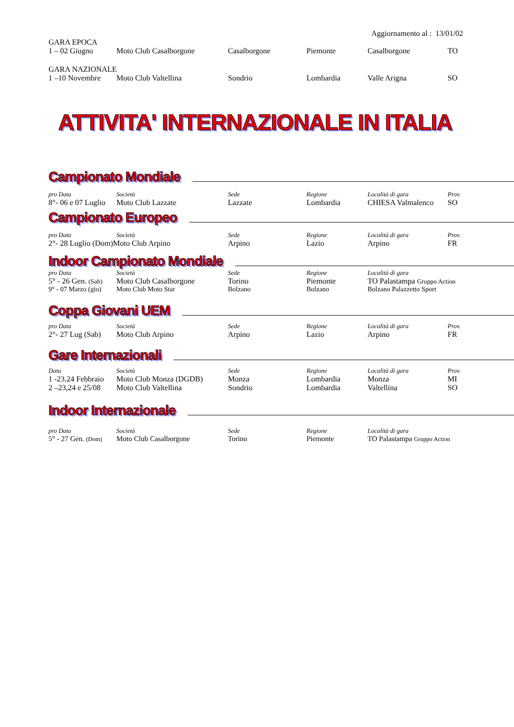Aggiornamento al : 13/01/02
GARA EPOCA
| 1 – 02 Giugno | Moto Club Casalborgone | Casalborgone | Piemonte | Casalborgone | TO |
GARA NAZIONALE
| 1 –10 Novembre | Moto Club Valtellina | Sondrio | Lombardia | Valle Arigna | SO |
ATTIVITA' INTERNAZIONALE IN ITALIA
Campionato Mondiale
| pro Data | Società | Sede | Regione | Località di gara | Prov. |
| --- | --- | --- | --- | --- | --- |
| 8°- 06 e 07 Luglio | Moto Club Lazzate | Lazzate | Lombardia | CHIESA Valmalenco | SO |
Campionato Europeo
| pro Data | Società | Sede | Regione | Località di gara | Prov. |
| --- | --- | --- | --- | --- | --- |
| 2°- 28 Luglio (Dom)Moto Club Arpino | | Arpino | Lazio | Arpino | FR |
Indoor Campionato Mondiale
| pro Data | Società | Sede | Regione | Località di gara |
| --- | --- | --- | --- | --- |
| 5° - 26 Gen. (Sab) | Moto Club Casalborgone | Torino | Piemonte | TO Palastampa Gruppo Action |
| 9° - 07 Marzo (gio) | Moto Club Moto Star | Bolzano | Bolzano | Bolzano Palazzetto Sport |
Coppa Giovani UEM
| pro Data | Società | Sede | Regione | Località di gara | Prov. |
| --- | --- | --- | --- | --- | --- |
| 2°- 27 Lug (Sab) | Moto Club Arpino | Arpino | Lazio | Arpino | FR |
Gare Internazionali
| Data | Società | Sede | Regione | Località di gara | Prov. |
| --- | --- | --- | --- | --- | --- |
| 1 -23.24 Febbraio | Moto Club Monza (DGDB) | Monza | Lombardia | Monza | MI |
| 2 –23,24 e 25/08 | Moto Club Valtellina | Sondrio | Lombardia | Valtellina | SO |
Indoor Internazionale
| pro Data | Società | Sede | Regione | Località di gara |
| --- | --- | --- | --- | --- |
| 5° - 27 Gen. (Dom) | Moto Club Casalborgone | Torino | Piemonte | TO Palastampa Gruppo Action |